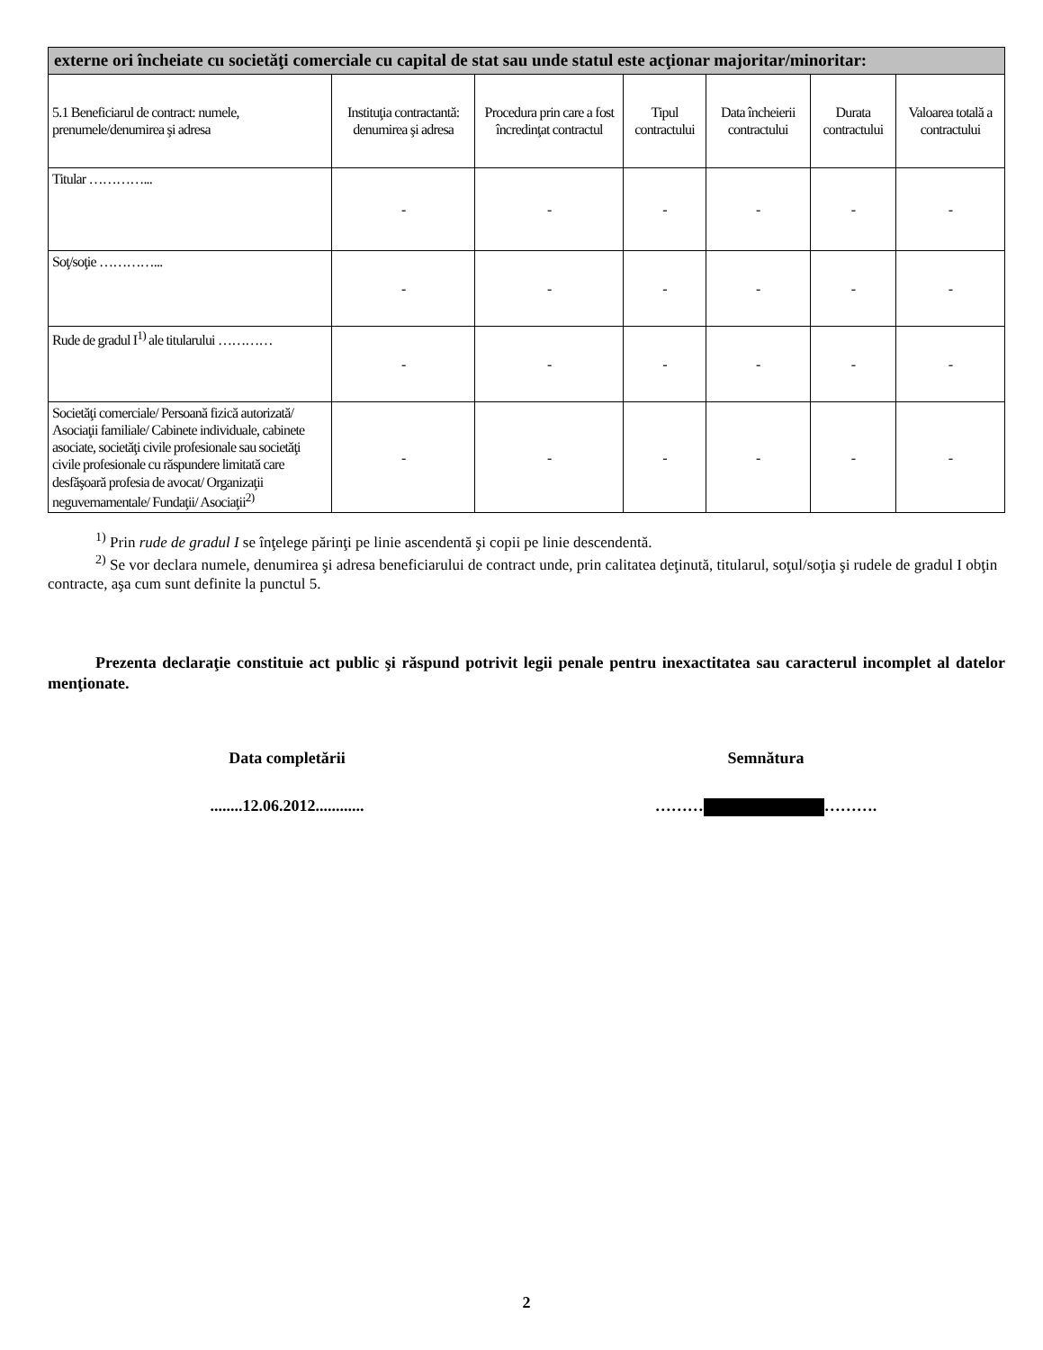| externe ori încheiate cu societăţi comerciale cu capital de stat sau unde statul este acţionar majoritar/minoritar: | | | | | | |
| 5.1 Beneficiarul de contract: numele, prenumele/denumirea şi adresa | Instituţia contractantă: denumirea şi adresa | Procedura prin care a fost încredinţat contractul | Tipul contractului | Data încheierii contractului | Durata contractului | Valoarea totală a contractului |
| Titular …………... | - | - | - | - | - | - |
| Soţ/soţie …………... | - | - | - | - | - | - |
| Rude de gradul I<sup>1)</sup> ale titularului ………… | - | - | - | - | - | - |
| Societăţi comerciale/ Persoană fizică autorizată/ Asociaţii familiale/ Cabinete individuale, cabinete asociate, societăţi civile profesionale sau societăţi civile profesionale cu răspundere limitată care desfăşoară profesia de avocat/ Organizaţii neguvernamentale/ Fundaţii/ Asociaţii<sup>2)</sup> | - | - | - | - | - | - |
<sup>1)</sup> Prin rude de gradul I se înţelege părinţi pe linie ascendentă şi copii pe linie descendentă.
<sup>2)</sup> Se vor declara numele, denumirea şi adresa beneficiarului de contract unde, prin calitatea deţinută, titularul, soţul/soţia şi rudele de gradul I obţin contracte, aşa cum sunt definite la punctul 5.
Prezenta declaraţie constituie act public şi răspund potrivit legii penale pentru inexactitatea sau caracterul incomplet al datelor menţionate.
Data completării Semnătura
........12.06.2012............ ……… ……….
2